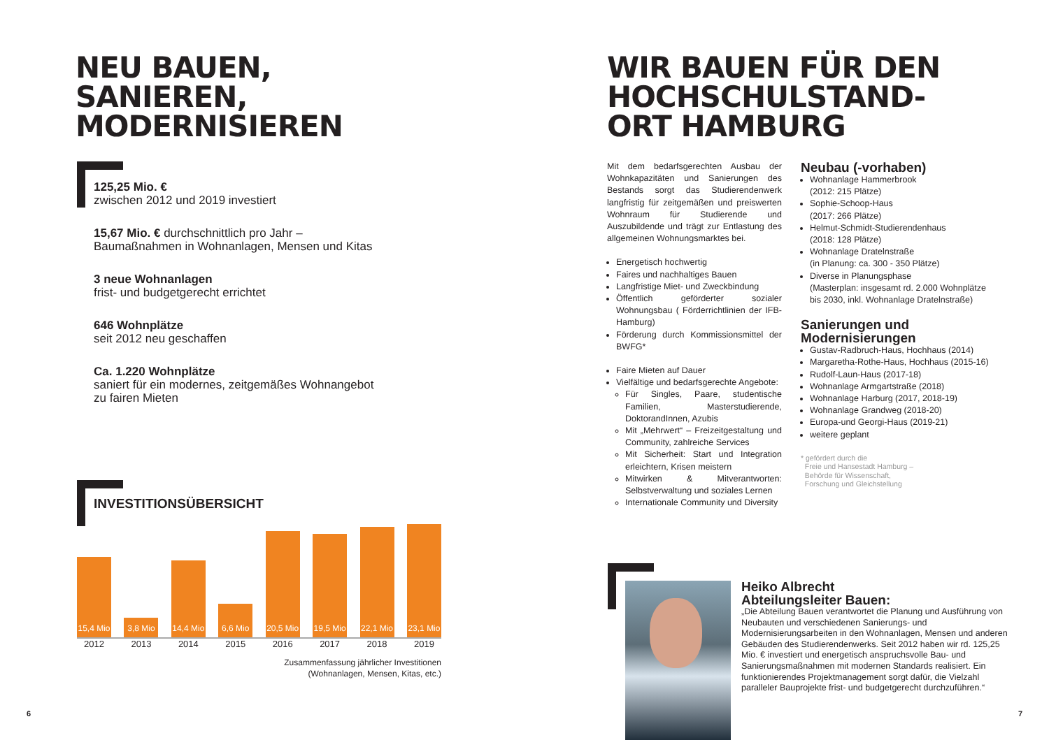NEU BAUEN,
SANIEREN,
MODERNISIEREN
125,25 Mio. €
zwischen 2012 und 2019 investiert
15,67 Mio. € durchschnittlich pro Jahr –
Baumaßnahmen in Wohnanlagen, Mensen und Kitas
3 neue Wohnanlagen
frist- und budgetgerecht errichtet
646 Wohnplätze
seit 2012 neu geschaffen
Ca. 1.220 Wohnplätze
saniert für ein modernes, zeitgemäßes Wohnangebot
zu fairen Mieten
INVESTITIONSÜBERSICHT
15,4 Mio
3,8 Mio
14,4 Mio
6,6 Mio
20,5 Mio
19,5 Mio
22,1 Mio
23,1 Mio
2012 2013 2014 2015 2016 2017 2018 2019
Zusammenfassung jährlicher Investitionen
(Wohnanlagen, Mensen, Kitas, etc.)
6
WIR BAUEN FÜR DEN
HOCHSCHULSTAND-
ORT HAMBURG
Mit dem bedarfsgerechten Ausbau der Wohnkapazitäten und Sanierungen des Bestands sorgt das Studierendenwerk langfristig für zeitgemäßen und preiswerten Wohnraum für Studierende und Auszubildende und trägt zur Entlastung des allgemeinen Wohnungsmarktes bei.
Energetisch hochwertig
Faires und nachhaltiges Bauen
Langfristige Miet- und Zweckbindung
Öffentlich geförderter sozialer Wohnungsbau ( Förderrichtlinien der IFB-Hamburg)
Förderung durch Kommissionsmittel der BWFG*
Faire Mieten auf Dauer
Vielfältige und bedarfsgerechte Angebote:
Für Singles, Paare, studentische Familien, Masterstudierende, DoktorandInnen, Azubis
Mit „Mehrwert“ – Freizeitgestaltung und Community, zahlreiche Services
Mit Sicherheit: Start und Integration erleichtern, Krisen meistern
Mitwirken & Mitverantworten: Selbstverwaltung und soziales Lernen
Internationale Community und Diversity
Neubau (-vorhaben)
Wohnanlage Hammerbrook
(2012: 215 Plätze)
Sophie-Schoop-Haus
(2017: 266 Plätze)
Helmut-Schmidt-Studierendenhaus
(2018: 128 Plätze)
Wohnanlage Dratelnstraße
(in Planung: ca. 300 - 350 Plätze)
Diverse in Planungsphase
(Masterplan: insgesamt rd. 2.000 Wohnplätze bis 2030, inkl. Wohnanlage Dratelnstraße)
Sanierungen und
Modernisierungen
Gustav-Radbruch-Haus, Hochhaus (2014)
Margaretha-Rothe-Haus, Hochhaus (2015-16)
Rudolf-Laun-Haus (2017-18)
Wohnanlage Armgartstraße (2018)
Wohnanlage Harburg (2017, 2018-19)
Wohnanlage Grandweg (2018-20)
Europa-und Georgi-Haus (2019-21)
weitere geplant
* gefördert durch die
Freie und Hansestadt Hamburg –
Behörde für Wissenschaft,
Forschung und Gleichstellung
Heiko Albrecht
Abteilungsleiter Bauen:
„Die Abteilung Bauen verantwortet die Planung und Ausführung von Neubauten und verschiedenen Sanierungs- und Modernisierungsarbeiten in den Wohnanlagen, Mensen und anderen Gebäuden des Studierendenwerks. Seit 2012 haben wir rd. 125,25 Mio. € investiert und energetisch anspruchsvolle Bau- und Sanierungsmaßnahmen mit modernen Standards realisiert. Ein funktionierendes Projektmanagement sorgt dafür, die Vielzahl paralleler Bauprojekte frist- und budgetgerecht durchzuführen.“
7